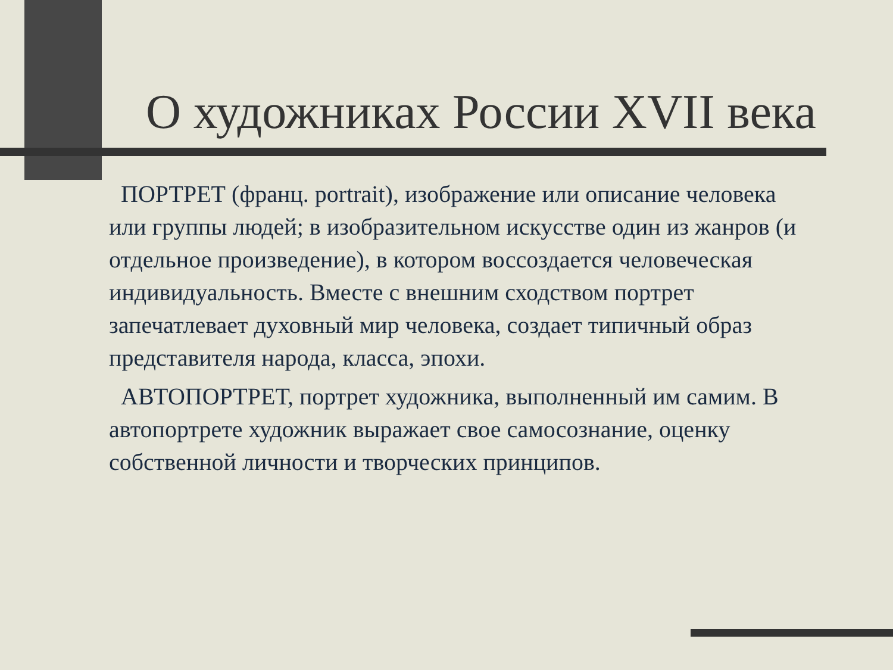О художниках России XVII века
ПОРТРЕТ (франц. portrait), изображение или описание человека или группы людей; в изобразительном искусстве один из жанров (и отдельное произведение), в котором воссоздается человеческая индивидуальность. Вместе с внешним сходством портрет запечатлевает духовный мир человека, создает типичный образ представителя народа, класса, эпохи.
АВТОПОРТРЕТ, портрет художника, выполненный им самим. В автопортрете художник выражает свое самосознание, оценку собственной личности и творческих принципов.